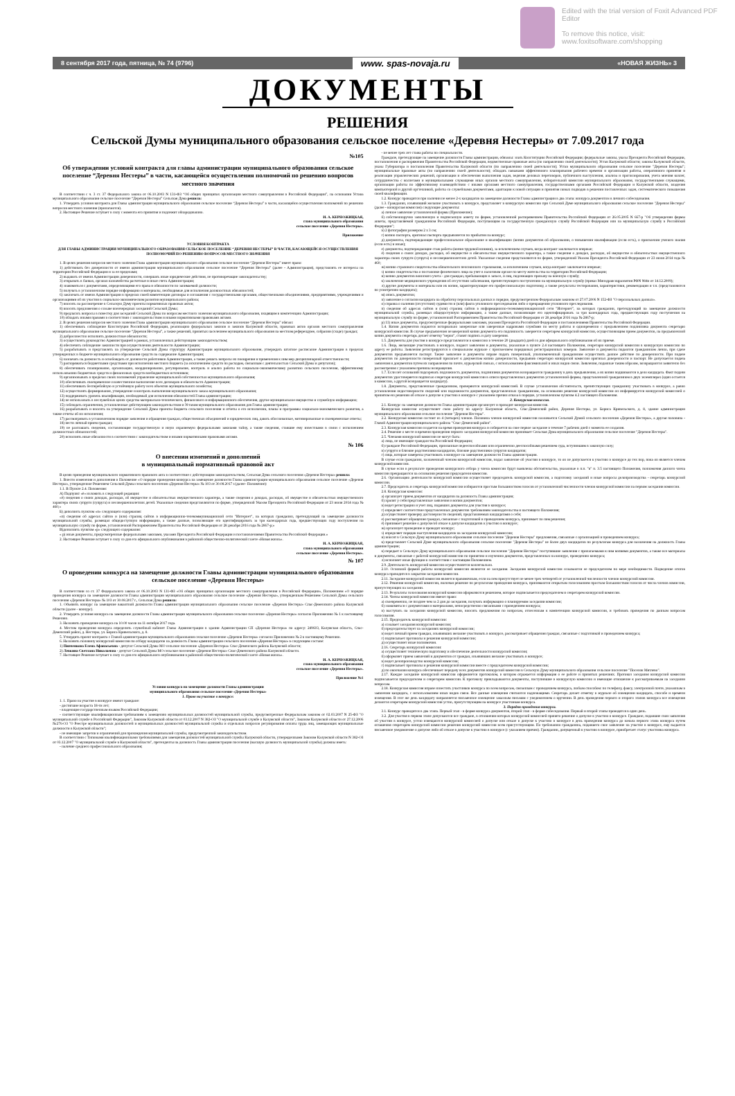Edited with the trial version of Foxit Advanced PDF Editor
To remove this notice, visit: www.foxitsoftware.com/shopping
8 сентября 2017 года, пятница, № 74 (9796) www. spas-novaja.ru «НОВАЯ ЖИЗНЬ» 3
ДОКУМЕНТЫ
РЕШЕНИЯ
Сельской Думы муниципального образования сельское поселение «Деревня Нестеры» от 7.09.2017 года
№105
Об утверждении условий контракта для главы администрации муниципального образования сельское поселение “Деревня Нестеры” в части, касающейся осуществления полномочий по решению вопросов местного значения
В соответствии с ч. 3 ст. 37 Федерального закона от 06.10.2003 N 131-ФЗ “Об общих принципах организации местного самоуправления в Российской Федерации”, на основании Устава муниципального образования сельское поселение “Деревня Нестеры” Сельская Дума решила:
1. Утвердить условия контракта для Главы администрации муниципального образования сельское поселение “Деревня Нестеры” в части, касающейся осуществления полномочий по решению вопросов местного значения (прилагаются).
2. Настоящее Решение вступает в силу с момента его принятия и подлежит обнародованию.
И. А. КЕРНОЖИЦКАЯ,
глава муниципального образования
сельское поселение «Деревня Нестеры».
Приложение
УСЛОВИЯ КОНТРАКТА
ДЛЯ ГЛАВЫ АДМИНИСТРАЦИИ МУНИЦИПАЛЬНОГО ОБРАЗОВАНИЯ СЕЛЬСКОЕ ПОСЕЛЕНИЕ “ДЕРЕВНЯ НЕСТЕРЫ” В ЧАСТИ, КАСАЮЩЕЙСЯ ОСУЩЕСТВЛЕНИЯ ПОЛНОМОЧИЙ ПО РЕШЕНИЮ ВОПРОСОВ МЕСТНОГО ЗНАЧЕНИЯ
1. В целях решения вопросов местного значения Глава администрации муниципального образования сельское поселение “Деревня Нестеры” имеет право:
1) действовать без доверенности от имени администрации муниципального образования сельское поселение “Деревня Нестеры” (далее - Администрация), представлять ее интересы на территории Российской Федерации и за ее пределами;
2) выдавать от имени Администрации доверенности, совершать иные юридические действия, не противоречащие законодательству;
3) открывать в банках, органах казначейства расчетные и иные счета Администрации;
4) знакомиться с документами, определяющими его права и обязанности по занимаемой должности;
5) получать в установленном порядке информацию и материалы, необходимые для исполнения должностных обязанностей;
6) заключать от имени Администрации в пределах своей компетенции договоры и соглашения с государственными органами, общественными объединениями, предприятиями, учреждениями и организациями об их участии в социально-экономическом развитии муниципального района;
7) вносить на рассмотрение в Сельскую Думу проекты нормативных правовых актов;
8) вносить предложения о созыве внеочередных заседаний Сельской Думы;
9) предлагать вопросы в повестку дня заседаний Сельской Думы по вопросам местного значения муниципального образования, входящим в компетенцию Администрации;
10) обладать иными правами в соответствии с законодательством и иными нормативными правовыми актами.
2. В целях решения вопросов местного значения Глава администрации муниципального образования сельское поселение “Деревня Нестеры” обязан:
1) обеспечивать соблюдение Конституции Российской Федерации, реализацию федеральных законов и законов Калужской области, правовых актов органов местного самоуправления муниципального образования сельское поселение “Деревня Нестеры”, а также решений, принятых населением муниципального образования на местном референдуме, собрании (сходе) граждан;
2) добросовестно исполнять должностные обязанности;
3) осуществлять руководство Администрацией в рамках, установленных действующим законодательством;
4) обеспечить соблюдение законности при осуществлении деятельности Администрации;
5) разрабатывать и представлять на утверждение Сельской Думы структуру Администрации муниципального образования, утверждать штатное расписание Администрации в пределах утвержденных в бюджете муниципального образования средств на содержание Администрации;
6) назначать на должность и освобождать от должности работников Администрации, а также решать вопросы их поощрения и применения к ним мер дисциплинарной ответственности;
7) распоряжаться бюджетными средствами при исполнении местного бюджета (за исключением средств по расходам, связанным с деятельностью Сельской Думы и депутатов);
8) обеспечивать планирование, организацию, координирование, регулирование, контроль и анализ работы по социально-экономическому развитию сельского поселения, эффективному использованию бюджетных средств и финансовых средств внебюджетных источников;
9) организовывать в пределах своих полномочий управление муниципальной собственностью муниципального образования;
10) обеспечивать своевременное и качественное выполнение всех договоров и обязательств Администрации;
11) обеспечивать бесперебойную и устойчивую работу всех объектов муниципального хозяйства;
12) осуществлять формирование, утверждение и контроль выполнения муниципального заказа муниципального образования;
13) поддерживать уровень квалификации, необходимый для исполнения обязанностей Главы администрации;
14) не использовать в неслужебных целях средства материально-технического, финансового и информационного обеспечения, другое муниципальное имущество и служебную информацию;
15) соблюдать ограничения, установленные действующим законодательством и Уставом муниципального образования для Главы администрации;
16) разрабатывать и вносить на утверждение Сельской Думы проекты бюджета сельского поселения и отчеты о его исполнении, планы и программы социально-экономического развития, а также отчеты об их исполнении;
17) рассматривать в установленном порядке заявления и обращения граждан, общественных объединений и юридических лиц, давать обоснованные, мотивированные и своевременные ответы;
18) вести личный прием граждан;
19) не разглашать сведения, составляющие государственную и иную охраняемую федеральными законами тайну, а также сведения, ставшие ему известными в связи с исполнением должностных обязанностей;
20) исполнять иные обязанности в соответствии с законодательством и иными нормативными правовыми актами.
№ 106
О внесении изменений и дополнений
в муниципальный нормативный правовой акт
В целях приведения муниципального нормативного правового акта в соответствие с действующим законодательством, Сельская Дума сельского поселения «Деревня Нестеры» решила:
1. Внести изменения и дополнения в Положение «О порядке проведения конкурса на замещение должности Главы администрации муниципального образования сельское поселение «Деревня Нестеры», утвержденное Решением Сельской Думы сельского поселения «Деревня Нестеры» № 103 от 30.08.2017 г.(далее- Положение):
1.1. В Пункте 2.4. Положения:
А) Подпункт «ё» изложить в следующей редакции:
«ё) сведения о своих доходах, расходах, об имуществе и обязательствах имущественного характера, а также сведения о доходах, расходах, об имуществе и обязательствах имущественного характера своих супруги (супруга) и несовершеннолетних детей. Указанные сведения представляются по форме, утвержденной Указом Президента Российской Федерации от 23 июня 2014 года № 460;»
Б) дополнить пунктом «п» следующего содержания:
«п) сведения об адресах сайтов и (или) страниц сайтов в информационно-телекоммуникационной сети "Интернет", на которых гражданин, претендующий на замещение должности муниципальной службы, размещал общедоступную информацию, а также данные, позволяющие его идентифицировать за три календарных года, предшествующих году поступления на муниципальную службу по форме, установленной Распоряжением Правительства Российской Федерации от 28 декабря 2016 года № 2867-р;»
В)дополнить пунктом «р» следующего содержания:
« р) иные документы, предусмотренные федеральными законами, указами Президента Российской Федерации и постановлениями Правительства Российской Федерации.»
2. Настоящее Решение вступает в силу со дня его официального опубликования в районной общественно-политической газете «Новая жизнь».
И. А. КЕРНОЖИЦКАЯ,
глава муниципального образования
сельское поселение «Деревня Нестеры».
№ 107
О проведении конкурса на замещение должности Главы администрации муниципального образования сельское поселение «Деревня Нестеры»
В соответствии со ст. 37 Федерального закона от 06.10.2003 N 131-ФЗ «Об общих принципах организации местного самоуправления в Российской Федерации», Положением «О порядке проведения конкурса на замещение должности Главы администрации муниципального образования сельское поселение «Деревня Нестеры», утвержденным Решением Сельской Думы сельского поселения «Деревня Нестеры» № 103 от 30.08.2017 г., Сельская Дума решила:
1. Объявить конкурс на замещение вакантной должности Главы администрации муниципального образования сельское поселение «Деревня Нестеры» Спас-Деменского района Калужской области (далее - конкурс).
2. Утвердить условия конкурса на замещение должности Главы администрации муниципального образования сельское поселение «Деревня Нестеры» согласно Приложению № 1 к настоящему Решению.
3. Назначить проведение конкурса на 10.00 часов на 11 октября 2017 года.
4. Местом проведения конкурса определить служебный кабинет Главы Администрации в здании Администрации СП «Деревня Нестеры» по адресу: 249603, Калужская область, Спас-Деменский район, д. Нестеры, ул. Бориса Кривельского, д. 8.
5. Утвердить проект контракта с Главой администрации муниципального образования сельское поселение «Деревня Нестеры» согласно Приложению № 2 к настоящему Решению.
6. Назначить половину конкурсной комиссии по отбору кандидатов на должность Главы администрации сельского поселения «Деревня Нестеры» в следующем составе:
1) Пивченкова Елена Афанасьевна - депутат Сельской Думы МО сельское поселение «Деревня Нестеры» Спас-Деменского района Калужской области;
2) Левкина Светлана Николаевна - депутат Сельской Думы МО сельское поселение «Деревня Нестеры» Спас-Деменского района Калужской области.
7. Настоящее Решение вступает в силу со дня его официального опубликования в районной общественно-политической газете «Новая жизнь».
И. А. КЕРНОЖИЦКАЯ,
глава муниципального образования
сельское поселение «Деревня Нестеры».
Приложение №1
Условия конкурса на замещение должности Главы администрации
муниципального образования сельское поселение «Деревня Нестеры»
1. Право на участие в конкурсе:
1. 1. Право на участие в конкурсе имеют граждане:
- достигшие возраста 18-ти лет;
- владеющие государственным языком Российской Федерации;
- соответствующие квалификационным требованиям к замещению муниципальных должностей муниципальной службы, предусмотренные Федеральным законом от 02.03.2007 N 25-ФЗ "О муниципальной службе в Российской Федерации", Законом Калужской области от 03.12.2007 N 382-ОЗ "О муниципальной службе в Калужской области", Законом Калужской области от 27.12.2006 №276-ОЗ "О Реестре муниципальных должностей и муниципальных должностей муниципальной службы и отдельных вопросов регулирования оплаты труда лиц, замещающих муниципальные должности в Калужской области";
- не имеющие запретов и ограничений для прохождения муниципальной службы, предусмотренной законодательством.
В соответствии с Типовыми квалификационными требованиями для замещения должностей муниципальной службы Калужской области, утвержденными Законом Калужской области N 382-ОЗ от 03.12.2007 "О муниципальной службе в Калужской области", претенденты на должность Главы администрации поселения (высшую должность муниципальной службы) должны иметь:
- наличие среднего профессионального образования;
- не менее трех лет стажа работы по специальности.
Граждане, претендующие на замещение должности Главы администрации, обязаны: знать Конституцию Российской Федерации; федеральные законы, указы Президента Российской Федерации, постановления и распоряжения Правительства Российской Федерации, ведомственные правовые акты (по направлению своей деятельности); Устав Калужской области; законы Калужской области, указы Губернатора и постановления Правительства Калужской области (по направлению своей деятельности); Устав муниципального образования сельское поселение "Деревня Нестеры"; муниципальные правовые акты (по направлению своей деятельности); обладать навыками эффективного планирования рабочего времени и организации работы, оперативного принятия и реализации управленческих решений, организации и обеспечения выполнения задач, ведения деловых переговоров, публичного выступления, анализа и прогнозирования, учета мнения коллег, сотрудничества с коллегами и муниципальными служащими иных органов местного самоуправления, избирательной комиссии муниципального образования, государственными служащими, организации работы по эффективному взаимодействию с иными органами местного самоуправления, государственными органами Российской Федерации и Калужской области, владения компьютерной и другой оргтехникой, работы со служебными документами, адаптации к новой ситуации и принятия новых подходов в решении поставленных задач, систематического повышения своей квалификации.
1.2. Конкурс проводится при наличии не менее 2-х кандидатов на замещение должности Главы администрации в два этапа: конкурса документов и личного собеседования.
1.3. Гражданин, изъявивший желание участвовать в конкурсе, представляет в конкурсную комиссию при Сельской Думе муниципального образования сельское поселение "Деревня Нестеры" (далее - конкурсная комиссия) следующие документы:
а) личное заявление установленной формы (Приложение);
б) собственноручно заполненную и подписанную анкету по форме, установленной распоряжением Правительства Российской Федерации от 26.05.2005 N 667-р "Об утверждении формы анкеты, представляемой гражданином Российской Федерации, поступающим на государственную гражданскую службу Российской Федерации или на муниципальную службу в Российской Федерации";
в) 2 фотографии размером 2 x 3 см;
г) копию паспорта, оригинал паспорта предъявляется по прибытии на конкурс;
д) документы, подтверждающие профессиональное образование и квалификацию (копии документов об образовании, о повышении квалификации (если есть), о присвоении ученого звания (если есть) и иные);
е) документы, подтверждающие стаж работы (копия трудовой книжки), за исключением случаев, когда контракт заключается впервые;
ё) сведения о своих доходах, расходах, об имуществе и обязательствах имущественного характера, а также сведения о доходах, расходах, об имуществе и обязательствах имущественного характера своих супруги (супруга) и несовершеннолетних детей. Указанные сведения представляются по форме, утвержденной Указом Президента Российской Федерации от 23 июня 2014 года № 460;
ж) копию страхового свидетельства обязательного пенсионного страхования, за исключением случаев, когда контракт заключается впервые;
з) копию свидетельства о постановке физического лица на учет в налоговом органе по месту жительства на территории Российской Федерации;
и) копию документов воинского учета - для граждан, пребывающих в запасе, и лиц, подлежащих призыву на военную службу;
к) заключение медицинского учреждения об отсутствии заболевания, препятствующего поступлению на муниципальную службу (приказ Минздравсоцразвития РФN 984н от 14.12.2009);
л) другие документы и материалы или их копии, характеризующие его профессиональную подготовку, а также результаты тестирования, характеристики, рекомендации и т.п. (представляются по усмотрению кандидата);
м) опись документов;
н) заявление о согласии кандидата на обработку персональных данных в порядке, предусмотренном Федеральным законом от 27.07.2006 N 152-ФЗ "О персональных данных».
о) справка о наличии (отсутствии) судимости и (или) факта уголовного преследования либо о прекращении уголовного преследования.
п) сведения об адресах сайтов и (или) страниц сайтов в информационно-телекоммуникационной сети "Интернет", на которых гражданин, претендующий на замещение должности муниципальной службы, размещал общедоступную информацию, а также данные, позволяющие его идентифицировать за три календарных года, предшествующих году поступления на муниципальную службу по форме, установленной Распоряжением Правительства Российской Федерации от 28 декабря 2016 года № 2867-р;
р) 11) иные документы, предусмотренные федеральными законами, указами Президента Российской Федерации и постановлениями Правительства Российской Федерации.
1.4. Копии документов подаются нотариально заверенные или заверенные кадровыми службами по месту работы и одновременно с предъявлением подлинника документа секретарю конкурсной комиссии. В случае предъявления незаверенной копии документа его подлинность заверяется секретарем конкурсной комиссии, осуществляющим прием документов, на предъявленной копии документа секретарь делает отметку "верно", ставит подпись и дату заверения.
1.5. Документы для участия в конкурсе представляются в комиссию в течение 20 (двадцати) дней со дня официального опубликования об их приеме.
1.6. Лица, желающие участвовать в конкурсе, подают заявления и документы, указанные в пункте 2.4 настоящего Положения, секретарю конкурсной комиссии в конкурсную комиссию по адресу ее работы. Заявления регистрируются в специальном журнале с присвоением порядковых регистрационных номеров. Заявление и документы подаются гражданином лично, при сдаче документов предъявляется паспорт. Также заявление и документы вправе подать поверенный, уполномоченный гражданином осуществить данное действие по доверенности. При подаче документов по доверенности поверенный прилагает к документам копию доверенности, предъявив секретарю конкурсной комиссии оригинал доверенности и паспорт. Не допускается подача заявления и документов путем их направления по почте, курьерской связью, с использованием факсимильной и иных видов связи. Заявления, поданные таким образом, возвращаются заявителю без рассмотрения с указанием причины возвращения.
1.7. Если нет оснований подозревать подложность документов, подлинники документов возвращаются гражданину в день предъявления, а их копии подшиваются в дело кандидата. Факт подачи документов удостоверяется подписью секретаря конкурсной комиссии в описи представленных документов установленной формы, представленной гражданином в двух экземплярах (один остается в комиссии, а другой возвращается кандидату).
1.8. Документы, представленные гражданином, проверяются конкурсной комиссией. В случае установления обстоятельств, препятствующих гражданину участвовать в конкурсе, а равно установления недостоверности сведений или подложности документов, представленных гражданином, на основании решения конкурсной комиссии он информируется конкурсной комиссией о принятом ею решении об отказе в допуске к участию в конкурсе с указанием причин отказа в порядке, установленном пунктом 4.2 настоящего Положения.
2. Конкурсная комиссия.
2.1. Конкурс на замещение должности Главы администрации организует и проводит конкурсная комиссия.
Конкурсная комиссия осуществляет свою работу по адресу: Калужская область, Спас-Деменский район, Деревня Нестеры, ул. Бориса Кривельского, д. 8, здание администрации муниципального образования сельское поселение "Деревня Нестеры".
2.2. Конкурсная комиссия состоит из 4 (четырех) членов. Половина членов конкурсной комиссии назначается Сельской Думой сельского поселения «Деревня Нестеры», а другая половина - Главой Администрации муниципального района "Спас-Деменский район".
2.3. Конкурсная комиссия создается на время проведения конкурса и собирается на свое первое заседание в течение 7 рабочих дней с момента ее создания.
2.4. Решение о месте и времени проведения первого заседания конкурсной комиссии принимает Сельская Дума муниципального образования сельское поселение "Деревня Нестеры".
2.5. Членами конкурсной комиссии не могут быть:
а) лица, не имеющие гражданства Российской Федерации;
б) граждане Российской Федерации, признанные недееспособными или ограниченно дееспособными решением суда, вступившим в законную силу;
в) супруги и близкие родственники кандидатов, близкие родственники супругов кандидатов;
г) лица, которые намерены участвовать в конкурсе на замещение должности Главы администрации.
В случае если гражданин, назначенный членом конкурсной комиссии, подал заявление об участии в конкурсе, то он не допускается к участию в конкурсе до тех пор, пока он является членом конкурсной комиссии.
В случае если в результате проведения конкурсного отбора у члена комиссии будут выявлены обстоятельства, указанные в п.п. "в" п. 3.5 настоящего Положения, полномочия данного члена комиссии прекращаются на основании решения председателя комиссии.
2.6. Организацию деятельности конкурсной комиссии осуществляет председатель конкурсной комиссии, а подготовку заседаний и иные вопросы делопроизводства - секретарь конкурсной комиссии.
2.7. Председатель и секретарь конкурсной комиссии избираются простым большинством голосов от установленной численности членов конкурсной комиссии на первом заседании комиссии.
2.8. Конкурсная комиссия:
а) организует прием документов от кандидатов на должность Главы администрации;
б) хранит у себя представленные заявления и копии документов;
в) ведет регистрацию и учет лиц, подавших документы для участия в конкурсе;
г) определяет соответствие представленных документов требованиям законодательства и настоящего Положения;
д) осуществляет проверку достоверности сведений, представляемых кандидатами о себе;
е) рассматривает обращения граждан, связанные с подготовкой и проведением конкурса, принимает по ним решения;
ё) принимает решение о допуске/об отказе в допуске кандидатов к участию в конкурсе;
ж) организует проведение и проводит конкурс;
з) определяет порядок выступления кандидатов на заседании конкурсной комиссии;
и) вносит в Сельскую Думу муниципального образования сельское поселение "Деревня Нестеры" предложения, связанные с организацией и проведением конкурса;
к) представляет Сельской Думе муниципального образования сельское поселение "Деревня Нестеры" не более двух кандидатов по результатам конкурса для назначения на должность Главы администрации;
к) передает в Сельскую Думу муниципального образования сельское поселение "Деревня Нестеры" поступившие заявления с прилагаемыми к ним копиями документов, а также все материалы и документы, связанные с работой конкурсной комиссии по принятию и изучению документов, представленных на конкурс, проведению конкурса;
л) исполняет иные функции в соответствии с настоящим Положением.
2.9. Деятельность конкурсной комиссии осуществляется коллегиально.
2.10. Основной формой работы конкурсной комиссии являются ее заседания. Заседания конкурсной комиссии созываются ее председателем по мере необходимости. Подведение итогов конкурса проводится в закрытом заседании комиссии.
2.11. Заседание конкурсной комиссии является правомочным, если на нем присутствует не менее трех четвертей от установленной численности членов конкурсной комиссии.
2.12. Решения конкурсной комиссии, включая решение по результатам проведения конкурса, принимаются открытым голосованием простым большинством голосов от числа членов комиссии, присутствующих на заседании.
2.13. Результаты голосования конкурсной комиссии оформляются решением, которое подписывается председателем и секретарем конкурсной комиссии.
2.14. Члены конкурсной комиссии имеют право:
а) своевременно, не позднее чем за 2 дня до заседания, получать информацию о планируемом заседании комиссии;
б) знакомиться с документами и материалами, непосредственно связанными с проведением конкурса;
в) выступать на заседании конкурсной комиссии, вносить предложения по вопросам, отнесенным к компетенции конкурсной комиссии, и требовать проведения по данным вопросам голосования.
2.15. Председатель конкурсной комиссии:
а) созывает заседания конкурсной комиссии;
б) председательствует на заседаниях конкурсной комиссии;
в) ведет личный прием граждан, изъявивших желание участвовать в конкурсе, рассматривает обращения граждан, связанные с подготовкой и проведением конкурса;
г) подписывает протоколы и решения конкурсной комиссии;
д) осуществляет иные полномочия.
2.16. Секретарь конкурсной комиссии:
а) осуществляет техническую подготовку и обеспечение деятельности конкурсной комиссии;
б) оформляет прием заявлений и документов от граждан, изъявивших желание участвовать в конкурсе;
в) ведет делопроизводство конкурсной комиссии;
г) подписывает протоколы и решения конкурсной комиссии вместе с председателем конкурсной комиссии;
д) по окончании конкурса обеспечивает передачу всех документов конкурсной комиссии в Сельскую Думу муниципального образования сельское поселение "Поселок Мятлево".
2.17. Каждое заседание конкурсной комиссии оформляется протоколом, в котором отражается информация о ее работе и принятых решениях. Протокол заседания конкурсной комиссии подписывается председателем и секретарем комиссии. К протоколу прикладываются документы, поступившие в конкурсную комиссию и имеющие отношение к рассматриваемым на заседании вопросам.
2.18. Конкурсная комиссия вправе известить участников конкурса по всем вопросам, связанным с проведением конкурса, любым способом: по телефону, факсу, электронной почте, указанным в заявлении кандидата, с использованием иных видов связи. Все данные извещения считаются надлежащими. Секретарь делает отметку в журнале об извещении кандидата, способе и времени извещения. В этот же день кандидату направляется письменное извещение заказным письмом с уведомлением о вручении. В день проведения первого и второго этапов конкурса все извещения делаются секретарем конкурсной комиссии устно, присутствующим на конкурсе участникам конкурса.
3. Порядок проведения конкурса.
3.1. Конкурс проводится в два этапа. Первый этап - в форме конкурса документов, второй этап - в форме собеседования. Первый и второй этапы проводятся в один день.
3.2. Для участия в первом этапе допускаются все граждане, в отношении которых конкурсной комиссией принято решение о допуске к участию в конкурсе. Граждане, подавшие свои заявления об участии в конкурсе, устно извещаются конкурсной комиссией о допуске или отказе в допуске к участию в конкурсе в день проведения конкурса до начала первого этапа конкурса путем оглашения секретарем конкурсной комиссии решения конкурсной комиссии всем присутствующим. По требованию гражданина, подавшего свое заявление на участие в конкурсе, ему выдается письменное уведомление о допуске либо об отказе в допуске к участию в конкурсе (с указанием причин). Гражданин, допущенный к участию в конкурсе, приобретает статус участника конкурса.